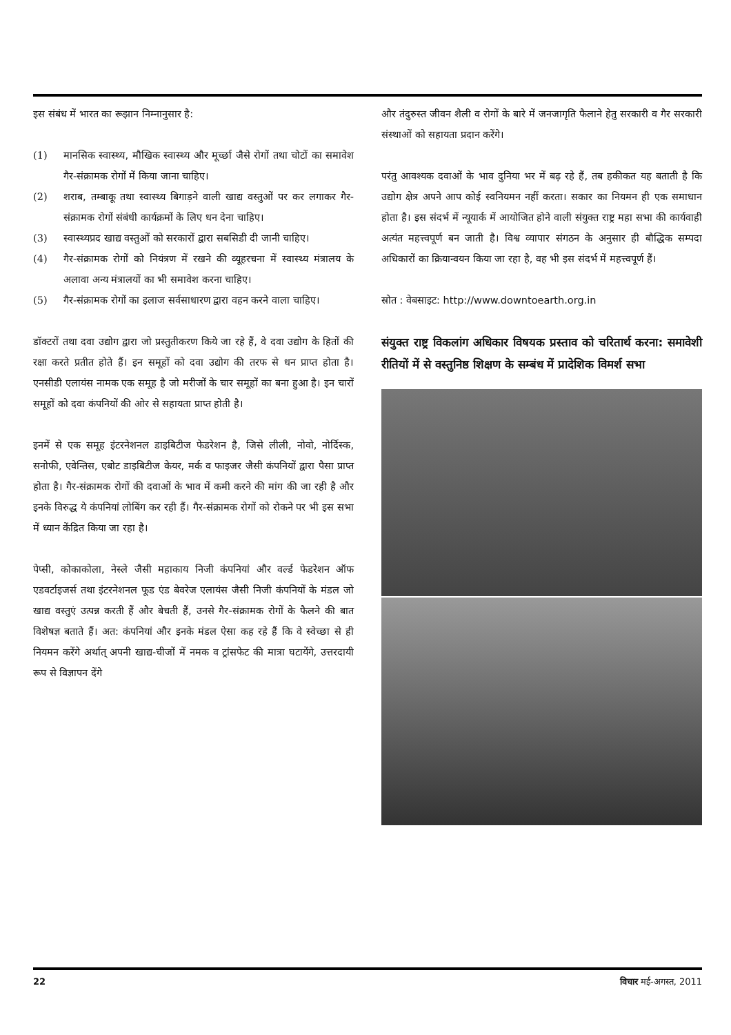इस संबंध में भारत का रूझान निम्नानुसार है:
(1) मानसिक स्वास्थ्य, मौखिक स्वास्थ्य और मूर्च्छा जैसे रोगों तथा चोटों का समावेश गैर-संक्रामक रोगों में किया जाना चाहिए।
(2) शराब, तम्बाकू तथा स्वास्थ्य बिगाड़ने वाली खाद्य वस्तुओं पर कर लगाकर गैर-संक्रामक रोगों संबंधी कार्यक्रमों के लिए धन देना चाहिए।
(3) स्वास्थ्यप्रद खाद्य वस्तुओं को सरकारों द्वारा सबसिडी दी जानी चाहिए।
(4) गैर-संक्रामक रोगों को नियंत्रण में रखने की व्यूहरचना में स्वास्थ्य मंत्रालय के अलावा अन्य मंत्रालयों का भी समावेश करना चाहिए।
(5) गैर-संक्रामक रोगों का इलाज सर्वसाधारण द्वारा वहन करने वाला चाहिए।
डॉक्टरों तथा दवा उद्योग द्वारा जो प्रस्तुतीकरण किये जा रहे हैं, वे दवा उद्योग के हितों की रक्षा करते प्रतीत होते हैं। इन समूहों को दवा उद्योग की तरफ से धन प्राप्त होता है। एनसीडी एलायंस नामक एक समूह है जो मरीजों के चार समूहों का बना हुआ है। इन चारों समूहों को दवा कंपनियों की ओर से सहायता प्राप्त होती है।
इनमें से एक समूह इंटरनेशनल डाइबिटीज फेडरेशन है, जिसे लीली, नोवो, नोर्दिस्क, सनोफी, एवेन्तिस, एबोट डाइबिटीज केयर, मर्क व फाइजर जैसी कंपनियों द्वारा पैसा प्राप्त होता है। गैर-संक्रामक रोगों की दवाओं के भाव में कमी करने की मांग की जा रही है और इनके विरुद्ध ये कंपनियां लोबिंग कर रही हैं। गैर-संक्रामक रोगों को रोकने पर भी इस सभा में ध्यान केंद्रित किया जा रहा है।
पेप्सी, कोकाकोला, नेस्ले जैसी महाकाय निजी कंपनियां और वर्ल्ड फेडरेशन ऑफ एडवर्टाइजर्स तथा इंटरनेशनल फूड एंड बेवरेज एलायंस जैसी निजी कंपनियों के मंडल जो खाद्य वस्तुएं उत्पन्न करती हैं और बेचती हैं, उनसे गैर-संक्रामक रोगों के फैलने की बात विशेषज्ञ बताते हैं। अत: कंपनियां और इनके मंडल ऐसा कह रहे हैं कि वे स्वेच्छा से ही नियमन करेंगे अर्थात् अपनी खाद्य-चीजों में नमक व ट्रांसफेट की मात्रा घटायेंगे, उत्तरदायी रूप से विज्ञापन देंगे
और तंदुरुस्त जीवन शैली व रोगों के बारे में जनजागृति फैलाने हेतु सरकारी व गैर सरकारी संस्थाओं को सहायता प्रदान करेंगे।
परंतु आवश्यक दवाओं के भाव दुनिया भर में बढ़ रहे हैं, तब हकीकत यह बताती है कि उद्योग क्षेत्र अपने आप कोई स्वनियमन नहीं करता। सकार का नियमन ही एक समाधान होता है। इस संदर्भ में न्यूयार्क में आयोजित होने वाली संयुक्त राष्ट्र महा सभा की कार्यवाही अत्यंत महत्त्वपूर्ण बन जाती है। विश्व व्यापार संगठन के अनुसार ही बौद्धिक सम्पदा अधिकारों का क्रियान्वयन किया जा रहा है, वह भी इस संदर्भ में महत्त्वपूर्ण हैं।
स्रोत : वेबसाइट: http://www.downtoearth.org.in
संयुक्त राष्ट्र विकलांग अधिकार विषयक प्रस्ताव को चरितार्थ करना: समावेशी रीतियों में से वस्तुनिष्ठ शिक्षण के सम्बंध में प्रादेशिक विमर्श सभा
22 विचार मई-अगस्त, 2011